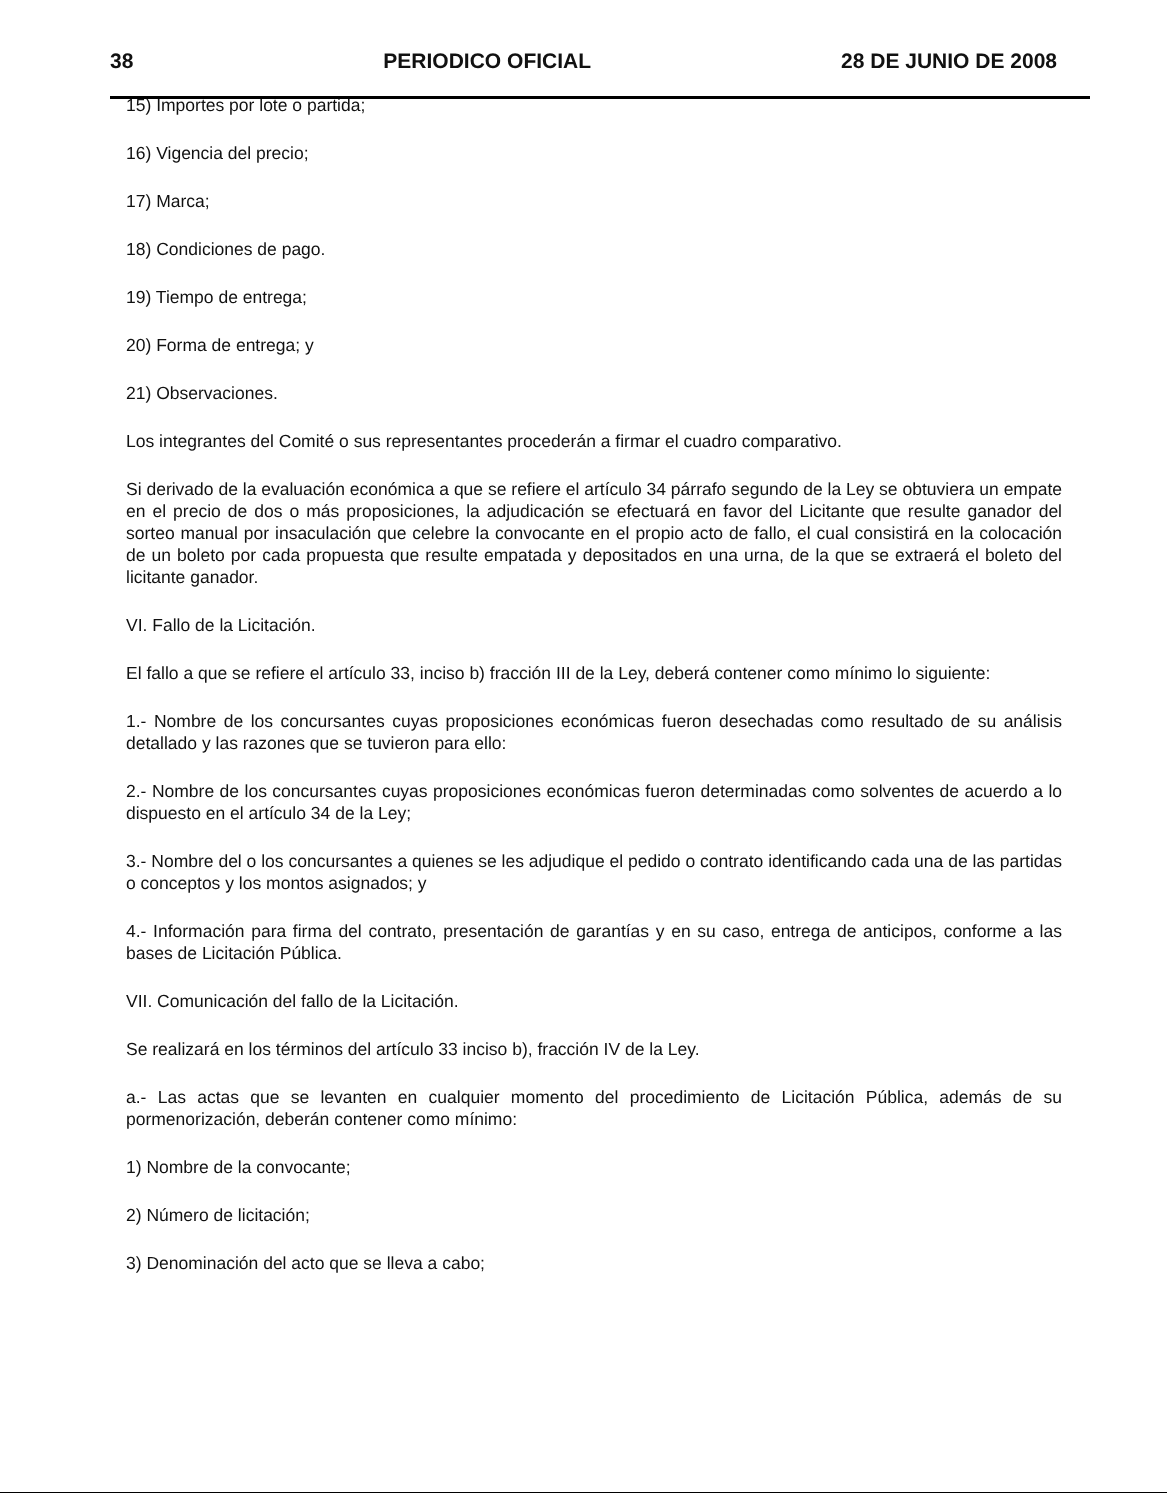38 PERIODICO OFICIAL 28 DE JUNIO DE 2008
15) Importes por lote o partida;
16) Vigencia del precio;
17) Marca;
18) Condiciones de pago.
19) Tiempo de entrega;
20) Forma de entrega; y
21) Observaciones.
Los integrantes del Comité o sus representantes procederán a firmar el cuadro comparativo.
Si derivado de la evaluación económica a que se refiere el artículo 34 párrafo segundo de la Ley se obtuviera un empate en el precio de dos o más proposiciones, la adjudicación se efectuará en favor del Licitante que resulte ganador del sorteo manual por insaculación que celebre la convocante en el propio acto de fallo, el cual consistirá en la colocación de un boleto por cada propuesta que resulte empatada y depositados en una urna, de la que se extraerá el boleto del licitante ganador.
VI. Fallo de la Licitación.
El fallo a que se refiere el artículo 33, inciso b) fracción III de la Ley, deberá contener como mínimo lo siguiente:
1.- Nombre de los concursantes cuyas proposiciones económicas fueron desechadas como resultado de su análisis detallado y las razones que se tuvieron para ello:
2.- Nombre de los concursantes cuyas proposiciones económicas fueron determinadas como solventes de acuerdo a lo dispuesto en el artículo 34 de la Ley;
3.- Nombre del o los concursantes a quienes se les adjudique el pedido o contrato identificando cada una de las partidas o conceptos y los montos asignados; y
4.- Información para firma del contrato, presentación de garantías y en su caso, entrega de anticipos, conforme a las bases de Licitación Pública.
VII. Comunicación del fallo de la Licitación.
Se realizará en los términos del artículo 33 inciso b), fracción IV de la Ley.
a.- Las actas que se levanten en cualquier momento del procedimiento de Licitación Pública, además de su pormenorización, deberán contener como mínimo:
1) Nombre de la convocante;
2) Número de licitación;
3) Denominación del acto que se lleva a cabo;